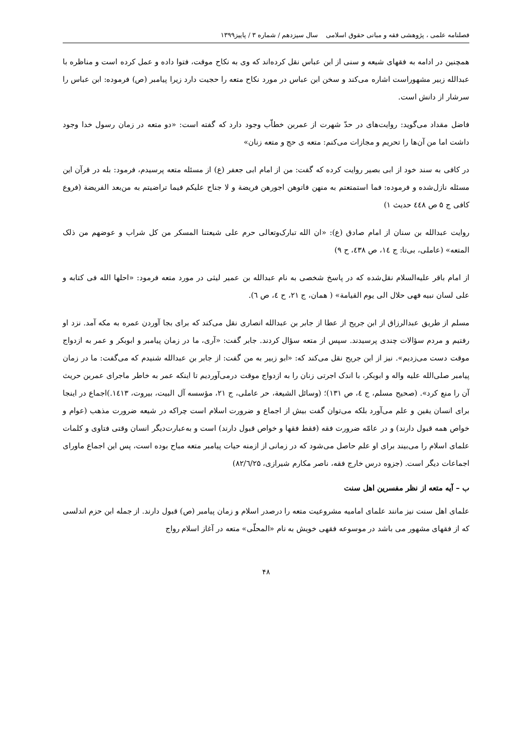فصلنامه علمی ، پژوهشی فقه و مبانی حقوق اسلامی سال سیزدهم / شماره ۳ / پاییز۱۳۹۹
همچنین در ادامه به فقهای شیعه و سنی از ابن عباس نقل کرده‌اند که وی به نکاح موقت، فتوا داده و عمل کرده است و مناظره با عبدالله زبیر مشهوراست اشاره می‌کند و سخن ابن عباس در مورد نکاح متعه را حجیت دارد زیرا پیامبر (ص) فرموده: ابن عباس را سرشار از دانش است.
فاضل مقداد می‌گوید: روایت‌های در حدّ شهرت از عمربن خطاّب وجود دارد که گفته است: «دو متعه در زمان رسول خدا وجود داشت اما من آن‌ها را تحریم و مجازات می‌کنم: متعه ی حج و متعه زنان»
در کافی به سند خود از ابی بصیر روایت کرده که گفت: من از امام ابی جعفر (ع) از مسئله متعه پرسیدم، فرمود: بله در قرآن این مسئله نازل‌شده و فرموده: فما استمتعتم به منهن فاتوهن اجورهن فریضة و لا جناح علیکم فیما تراضیتم به من‌بعد الفریضة (فروع کافی ج ۵ ص ٤٤٨ حدیث ۱)
روایت عبدالله بن سنان از امام صادق (ع): «ان الله تبارک‌وتعالی حرم علی شیعتنا المسکر من کل شراب و عوضهم من ذلک المتعه» (عاملی، بی‌تا: ج ١٤، ص ٤٣٨، ح ٩)
از امام باقر علیه‌السلام نقل‌شده که در پاسخ شخصی به نام عبدالله بن عمیر لیثی در مورد متعه فرمود: «احلها الله فی کتابه و علی لسان نبیه فهی حلال الی یوم القیامة» ( همان، ج ٢١، ح ٤، ص ٦).
مسلم از طریق عبدالرزاق از ابن جریح از عطا از جابر بن عبدالله انصاری نقل می‌کند که برای بجا آوردن عمره به مکه آمد. نزد او رفتیم و مردم سؤالات چندی پرسیدند. سپس از متعه سؤال کردند. جابر گفت: «آری، ما در زمان پیامبر و ابوبکر و عمر به ازدواج موقت دست می‌زدیم». نیز از ابن جریح نقل می‌کند که: «ابو زبیر به من گفت: از جابر بن عبدالله شنیدم که می‌گفت: ما در زمان پیامبر صلی‌الله علیه واله و ابوبکر، با اندک اجرتی زنان را به ازدواج موقت درمی‌آوردیم تا اینکه عمر به خاطر ماجرای عمربن حریث آن را منع کرد». (صحیح مسلم، ج ٤، ص ١٣١)؛ (وسائل الشیعة، حر عاملی، ج ٢١، مؤسسه آل البیت، بیروت، ١٤١٣.)اجماع در اینجا برای انسان یقین و علم می‌آورد بلکه می‌توان گفت بیش از اجماع و ضرورت اسلام است چراکه در شیعه ضرورت مذهب (عوام و خواص همه قبول دارند) و در عامّه ضرورت فقه (فقط فقها و خواص قبول دارند) است و به‌عبارت‌دیگر انسان وقتی فتاوی و کلمات علمای اسلام را می‌بیند برای او علم حاصل می‌شود که در زمانی از ازمنه حیات پیامبر متعه مباح بوده است، پس این اجماع ماورای اجماعات دیگر است. (جزوه درس خارج فقه، ناصر مکارم شیرازی، ۸۲/٦/۲۵)
ب – آیه متعه از نظر مفسرین اهل سنت
علمای اهل سنت نیز مانند علمای امامیه مشروعیت متعه را درصدر اسلام و زمان پیامبر (ص) قبول دارند. از جمله ابن حزم اندلسی که از فقهای مشهور می باشد در موسوعه فقهی خویش به نام «المحلّی» متعه در آغاز اسلام رواج
۴۸